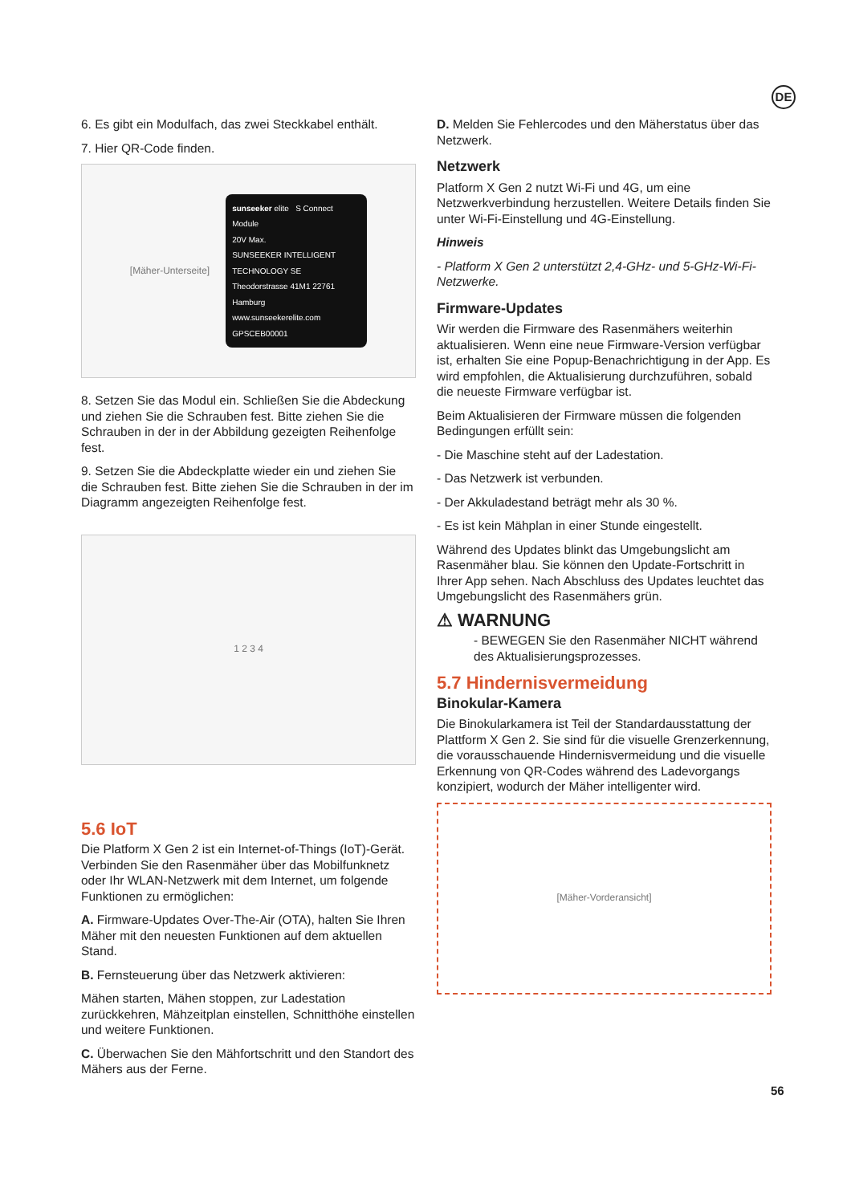DE
6. Es gibt ein Modulfach, das zwei Steckkabel enthält.
7. Hier QR-Code finden.
[Mäher-Unterseite]
sunseeker elite S Connect Module
20V Max.
SUNSEEKER INTELLIGENT TECHNOLOGY SE
Theodorstrasse 41M1 22761 Hamburg
www.sunseekerelite.com
GPSCEB00001
8. Setzen Sie das Modul ein. Schließen Sie die Abdeckung und ziehen Sie die Schrauben fest. Bitte ziehen Sie die Schrauben in der in der Abbildung gezeigten Reihenfolge fest.
9. Setzen Sie die Abdeckplatte wieder ein und ziehen Sie die Schrauben fest. Bitte ziehen Sie die Schrauben in der im Diagramm angezeigten Reihenfolge fest.
1 2 3 4
5.6 IoT
Die Platform X Gen 2 ist ein Internet-of-Things (IoT)-Gerät. Verbinden Sie den Rasenmäher über das Mobilfunknetz oder Ihr WLAN-Netzwerk mit dem Internet, um folgende Funktionen zu ermöglichen:
A. Firmware-Updates Over-The-Air (OTA), halten Sie Ihren Mäher mit den neuesten Funktionen auf dem aktuellen Stand.
B. Fernsteuerung über das Netzwerk aktivieren:
Mähen starten, Mähen stoppen, zur Ladestation zurückkehren, Mähzeitplan einstellen, Schnitthöhe einstellen und weitere Funktionen.
C. Überwachen Sie den Mähfortschritt und den Standort des Mähers aus der Ferne.
D. Melden Sie Fehlercodes und den Mäherstatus über das Netzwerk.
Netzwerk
Platform X Gen 2 nutzt Wi-Fi und 4G, um eine Netzwerkverbindung herzustellen. Weitere Details finden Sie unter Wi-Fi-Einstellung und 4G-Einstellung.
Hinweis
- Platform X Gen 2 unterstützt 2,4-GHz- und 5-GHz-Wi-Fi-Netzwerke.
Firmware-Updates
Wir werden die Firmware des Rasenmähers weiterhin aktualisieren. Wenn eine neue Firmware-Version verfügbar ist, erhalten Sie eine Popup-Benachrichtigung in der App. Es wird empfohlen, die Aktualisierung durchzuführen, sobald die neueste Firmware verfügbar ist.
Beim Aktualisieren der Firmware müssen die folgenden Bedingungen erfüllt sein:
- Die Maschine steht auf der Ladestation.
- Das Netzwerk ist verbunden.
- Der Akkuladestand beträgt mehr als 30 %.
- Es ist kein Mähplan in einer Stunde eingestellt.
Während des Updates blinkt das Umgebungslicht am Rasenmäher blau. Sie können den Update-Fortschritt in Ihrer App sehen. Nach Abschluss des Updates leuchtet das Umgebungslicht des Rasenmähers grün.
⚠ WARNUNG
- BEWEGEN Sie den Rasenmäher NICHT während des Aktualisierungsprozesses.
5.7 Hindernisvermeidung
Binokular-Kamera
Die Binokularkamera ist Teil der Standardausstattung der Plattform X Gen 2. Sie sind für die visuelle Grenzerkennung, die vorausschauende Hindernisvermeidung und die visuelle Erkennung von QR-Codes während des Ladevorgangs konzipiert, wodurch der Mäher intelligenter wird.
[Mäher-Vorderansicht]
56